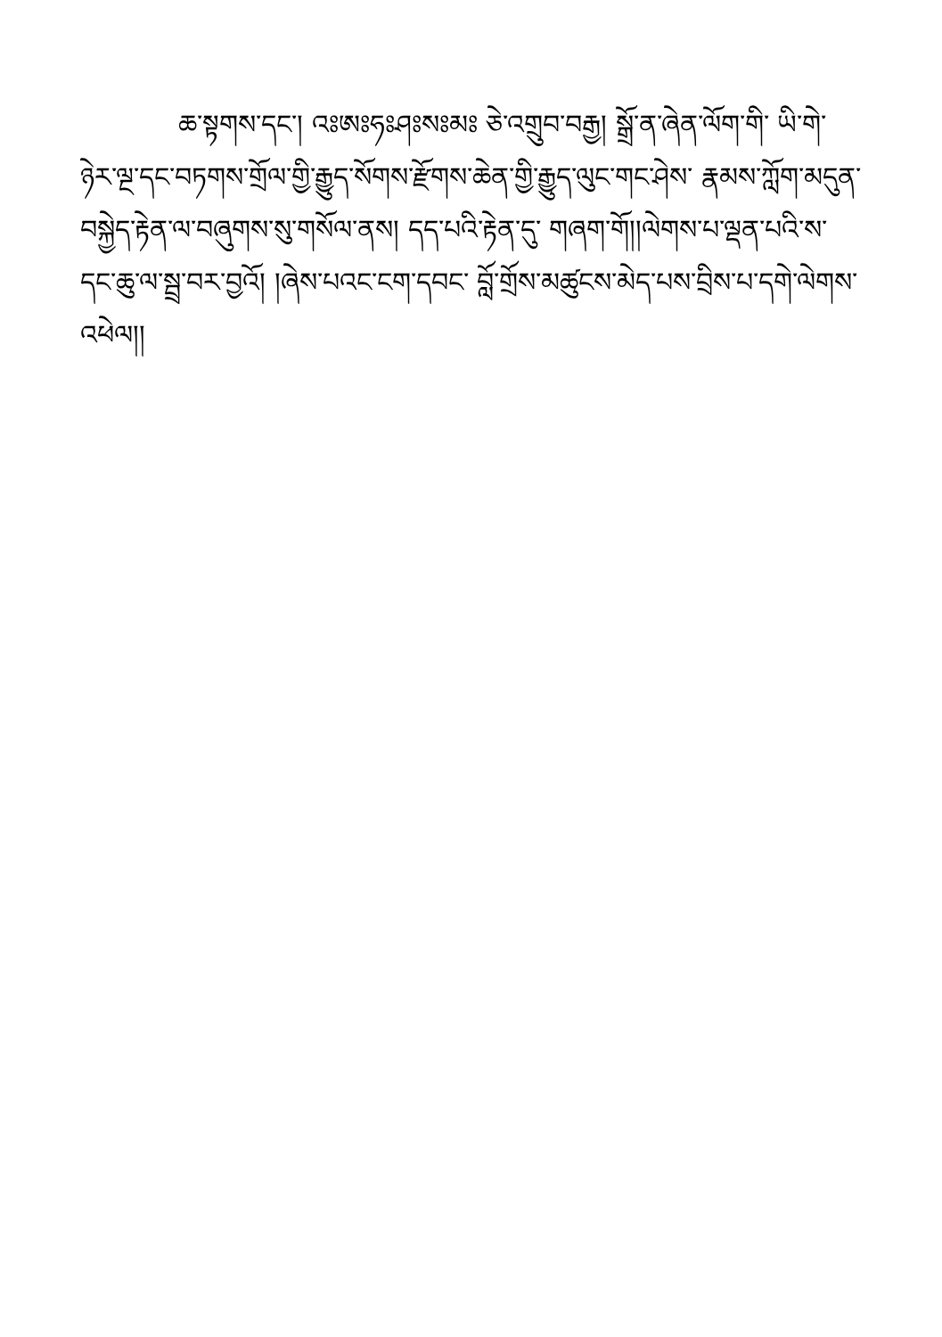ཆ་སྟགས་དང་། འཿཨཿཧཿཤཿསཿམཿ ཅེ་འགྲུབ་བརྒྱ། སྒྲོ་ན་ཞེན་ལོག་གི་ ཡི་གེ་ཉེར་ལྔ་དང་བཏགས་གྲོལ་གྱི་རྒྱུད་སོགས་རྫོགས་ཆེན་གྱི་རྒྱུད་ལུང་གང་ཤེས་ རྣམས་ཀློག་མདུན་བསྐྱེད་རྟེན་ལ་བཞུགས་སུ་གསོལ་ནས། དད་པའི་རྟེན་དུ་ གཞག་གོ།།ལེགས་པ་ལྡན་པའི་ས་དང་ཆུ་ལ་སྦྲ་བར་བྱའོ། །ཞེས་པའང་ངག་དབང་ བློ་གྲོས་མཚུངས་མེད་པས་བྲིས་པ་དགེ་ལེགས་འཕེལ།།